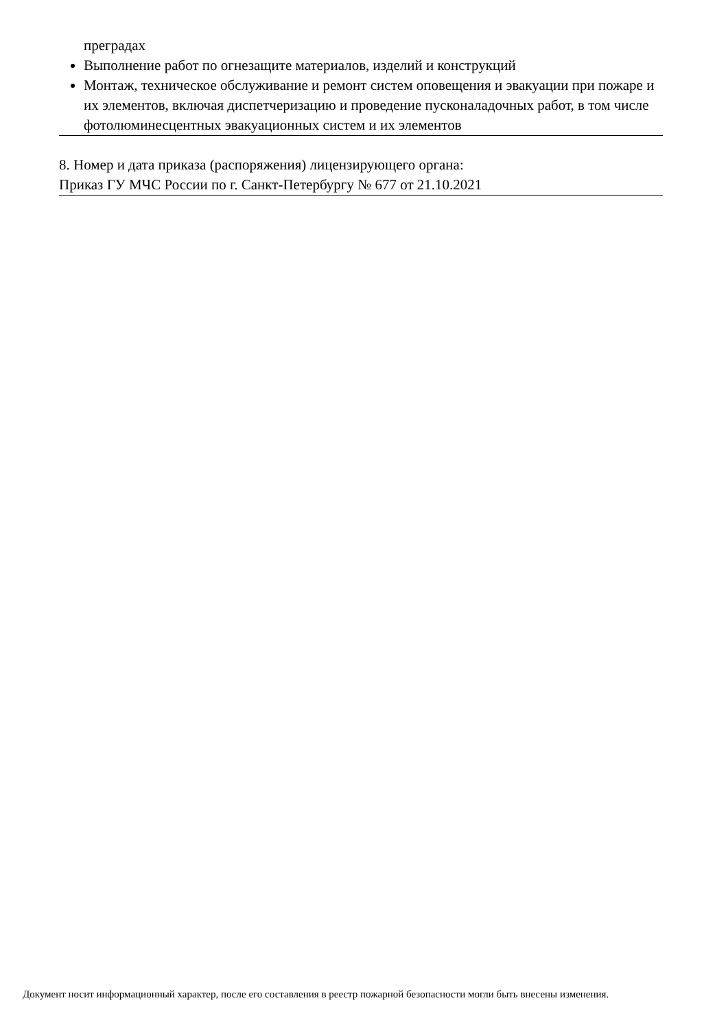преградах
Выполнение работ по огнезащите материалов, изделий и конструкций
Монтаж, техническое обслуживание и ремонт систем оповещения и эвакуации при пожаре и их элементов, включая диспетчеризацию и проведение пусконаладочных работ, в том числе фотолюминесцентных эвакуационных систем и их элементов
8. Номер и дата приказа (распоряжения) лицензирующего органа:
Приказ ГУ МЧС России по г. Санкт-Петербургу № 677 от 21.10.2021
Документ носит информационный характер, после его составления в реестр пожарной безопасности могли быть внесены изменения.